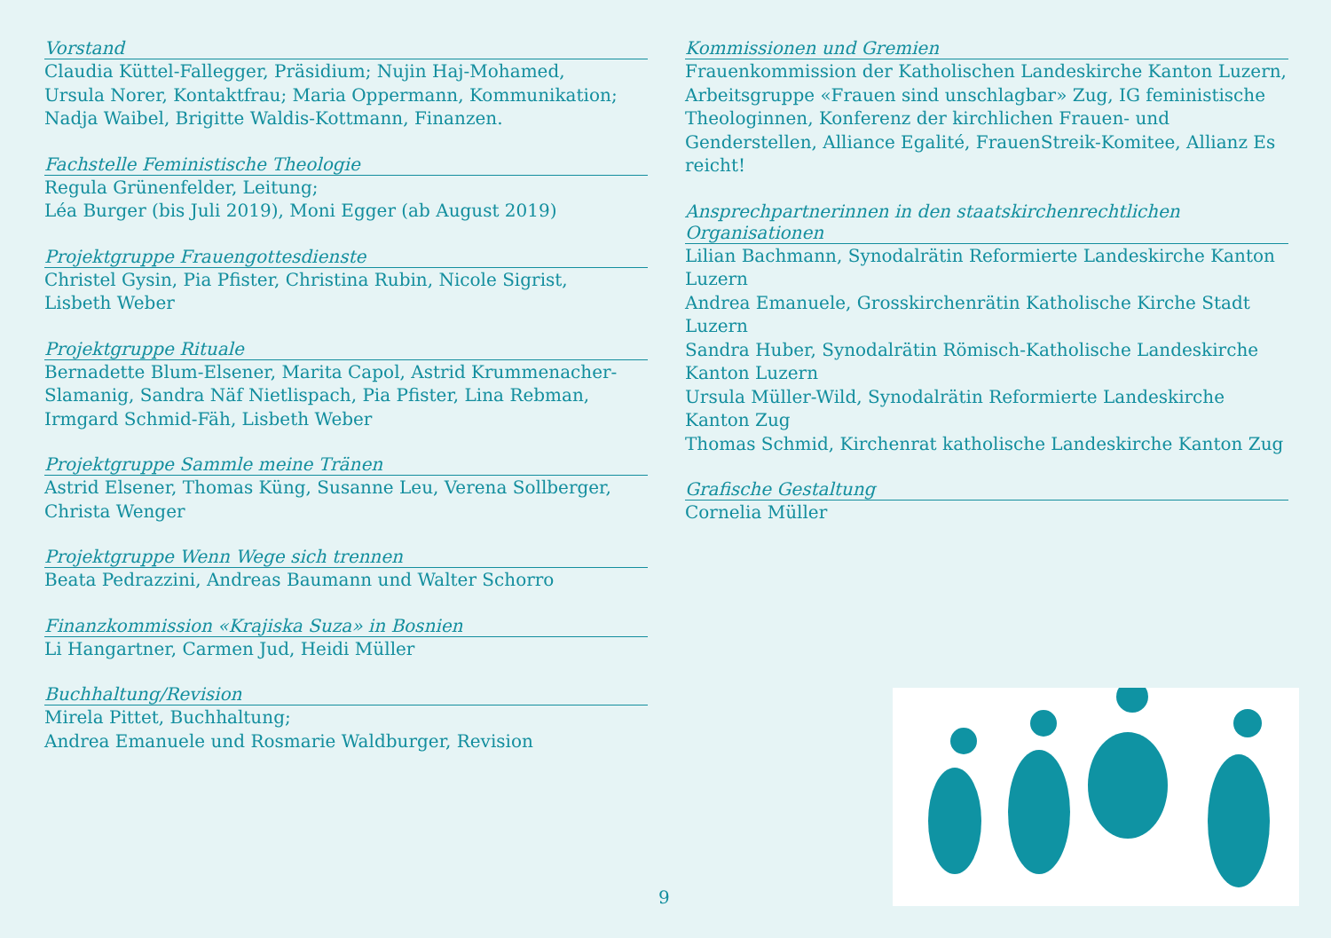Vorstand
Claudia Küttel-Fallegger, Präsidium; Nujin Haj-Mohamed,
Ursula Norer, Kontaktfrau; Maria Oppermann, Kommunikation;
Nadja Waibel, Brigitte Waldis-Kottmann, Finanzen.
Fachstelle Feministische Theologie
Regula Grünenfelder, Leitung;
Léa Burger (bis Juli 2019), Moni Egger (ab August 2019)
Projektgruppe Frauengottesdienste
Christel Gysin, Pia Pfister, Christina Rubin, Nicole Sigrist,
Lisbeth Weber
Projektgruppe Rituale
Bernadette Blum-Elsener, Marita Capol, Astrid Krummenacher-
Slamanig, Sandra Näf Nietlispach, Pia Pfister, Lina Rebman,
Irmgard Schmid-Fäh, Lisbeth Weber
Projektgruppe Sammle meine Tränen
Astrid Elsener, Thomas Küng, Susanne Leu, Verena Sollberger,
Christa Wenger
Projektgruppe Wenn Wege sich trennen
Beata Pedrazzini, Andreas Baumann und Walter Schorro
Finanzkommission «Krajiska Suza» in Bosnien
Li Hangartner, Carmen Jud, Heidi Müller
Buchhaltung/Revision
Mirela Pittet, Buchhaltung;
Andrea Emanuele und Rosmarie Waldburger, Revision
Kommissionen und Gremien
Frauenkommission der Katholischen Landeskirche Kanton Luzern, Arbeitsgruppe «Frauen sind unschlagbar» Zug, IG feministische Theologinnen, Konferenz der kirchlichen Frauen- und Genderstellen, Alliance Egalité, FrauenStreik-Komitee, Allianz Es reicht!
Ansprechpartnerinnen in den staatskirchenrechtlichen Organisationen
Lilian Bachmann, Synodalrätin Reformierte Landeskirche Kanton Luzern
Andrea Emanuele, Grosskirchenrätin Katholische Kirche Stadt Luzern
Sandra Huber, Synodalrätin Römisch-Katholische Landeskirche Kanton Luzern
Ursula Müller-Wild, Synodalrätin Reformierte Landeskirche Kanton Zug
Thomas Schmid, Kirchenrat katholische Landeskirche Kanton Zug
Grafische Gestaltung
Cornelia Müller
9